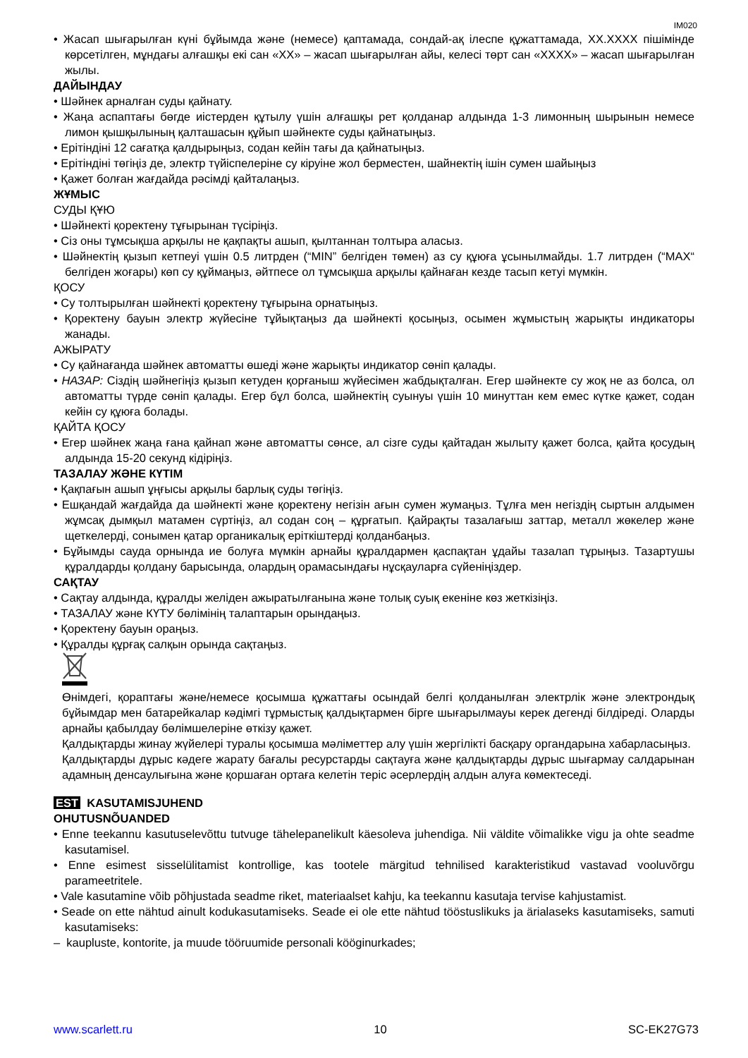IM020
• Жасап шығарылған күні бұйымда және (немесе) қаптамада, сондай-ақ ілеспе құжаттамада, XX.XXXX пішімінде көрсетілген, мұндағы алғашқы екі сан «XX» – жасап шығарылған айы, келесі төрт сан «XXXX» – жасап шығарылған жылы.
ДАЙЫНДАУ
• Шәйнек арналған суды қайнату.
• Жаңа аспаптағы бөгде иістерден құтылу үшін алғашқы рет қолданар алдында 1-3 лимонның шырынын немесе лимон қышқылының қалташасын құйып шәйнекте суды қайнатыңыз.
• Ерітіндіні 12 сағатқа қалдырыңыз, содан кейін тағы да қайнатыңыз.
• Ерітіндіні төгіңіз де, электр түйіспелеріне су кіруіне жол берместен, шайнектің ішін сумен шайыңыз
• Қажет болған жағдайда рәсімді қайталаңыз.
ЖҰМЫС
СУДЫ ҚҰЮ
• Шәйнекті қоректену тұғырынан түсіріңіз.
• Сіз оны тұмсықша арқылы не қақпақты ашып, қылтаннан толтыра аласыз.
• Шәйнектің қызып кетпеуі үшін 0.5 литрден (“MIN” белгіден төмен) аз су құюға ұсынылмайды. 1.7 литрден (“MAX“ белгіден жоғары) көп су құймаңыз, әйтпесе ол тұмсықша арқылы қайнаған кезде тасып кетуі мүмкін.
ҚОСУ
• Су толтырылған шәйнекті қоректену тұғырына орнатыңыз.
• Қоректену бауын электр жүйесіне тұйықтаңыз да шәйнекті қосыңыз, осымен жұмыстың жарықты индикаторы жанады.
АЖЫРАТУ
• Су қайнағанда шәйнек автоматты өшеді және жарықты индикатор сөніп қалады.
• НАЗАР: Сіздің шәйнегіңіз қызып кетуден қорғаныш жүйесімен жабдықталған. Егер шәйнекте су жоқ не аз болса, ол автоматты түрде сөніп қалады. Егер бұл болса, шәйнектің суынуы үшін 10 минуттан кем емес күтке қажет, содан кейін су құюға болады.
ҚАЙТА ҚОСУ
• Егер шәйнек жаңа ғана қайнап және автоматты сөнсе, ал сізге суды қайтадан жылыту қажет болса, қайта қосудың алдында 15-20 секунд кідіріңіз.
ТАЗАЛАУ ЖӘНЕ КҮТІМ
• Қақпағын ашып ұңғысы арқылы барлық суды төгіңіз.
• Ешқандай жағдайда да шәйнекті және қоректену негізін ағын сумен жумаңыз. Тұлға мен негіздің сыртын алдымен жұмсақ дымқыл матамен сүртіңіз, ал содан соң – құрғатып. Қайрақты тазалағыш заттар, металл жөкелер және щеткелерді, сонымен қатар органикалық еріткіштерді қолданбаңыз.
• Бұйымды сауда орнында ие болуға мүмкін арнайы құралдармен қаспақтан ұдайы тазалап тұрыңыз. Тазартушы құралдарды қолдану барысында, олардың орамасындағы нұсқауларға сүйеніңіздер.
САҚТАУ
• Сақтау алдында, құралды желіден ажыратылғанына және толық суық екеніне көз жеткізіңіз.
• ТАЗАЛАУ және КҮТУ бөлімінің талаптарын орындаңыз.
• Қоректену бауын ораңыз.
• Құралды құрғақ салқын орында сақтаңыз.
Өнімдегі, қораптағы және/немесе қосымша құжаттағы осындай белгі қолданылған электрлік және электрондық бұйымдар мен батарейкалар кәдімгі тұрмыстық қалдықтармен бірге шығарылмауы керек дегенді білдіреді. Оларды арнайы қабылдау бөлімшелеріне өткізу қажет.
Қалдықтарды жинау жүйелері туралы қосымша мәліметтер алу үшін жергілікті басқару органдарына хабарласыңыз.
Қалдықтарды дұрыс кәдеге жарату бағалы ресурстарды сақтауға және қалдықтарды дұрыс шығармау салдарынан адамның денсаулығына және қоршаған ортаға келетін теріс әсерлердің алдын алуға көмектеседі.
EST KASUTAMISJUHEND
OHUTUSNÕUANDED
• Enne teekannu kasutuselevõttu tutvuge tähelepanelikult käesoleva juhendiga. Nii väldite võimalikke vigu ja ohte seadme kasutamisel.
• Enne esimest sisselülitamist kontrollige, kas tootele märgitud tehnilised karakteristikud vastavad vooluvõrgu parameetritele.
• Vale kasutamine võib põhjustada seadme riket, materiaalset kahju, ka teekannu kasutaja tervise kahjustamist.
• Seade on ette nähtud ainult kodukasutamiseks. Seade ei ole ette nähtud tööstuslikuks ja ärialaseks kasutamiseks, samuti kasutamiseks:
– kaupluste, kontorite, ja muude tööruumide personali kööginurkades;
www.scarlett.ru 10 SC-EK27G73